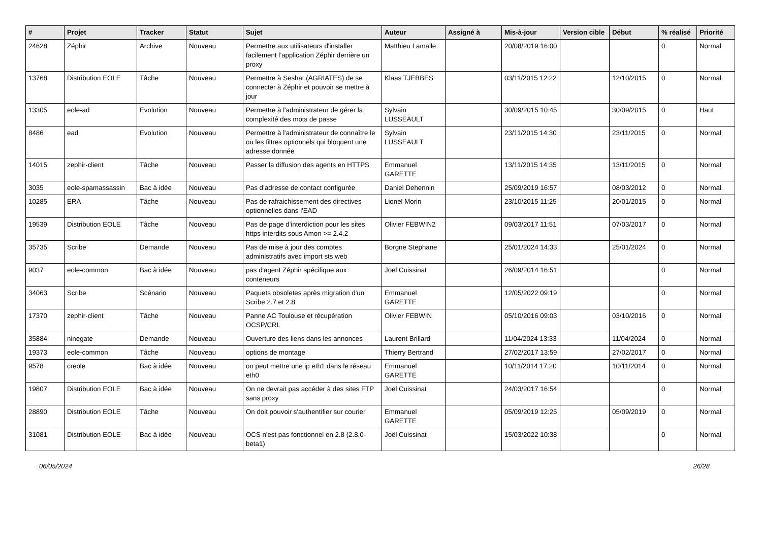| # | Projet | Tracker | Statut | Sujet | Auteur | Assigné à | Mis-à-jour | Version cible | Début | % réalisé | Priorité |
| --- | --- | --- | --- | --- | --- | --- | --- | --- | --- | --- | --- |
| 24628 | Zéphir | Archive | Nouveau | Permettre aux utilisateurs d'installer facilement l’application Zéphir derrière un proxy | Matthieu Lamalle | | 20/08/2019 16:00 | | | 0 | Normal |
| 13768 | Distribution EOLE | Tâche | Nouveau | Permettre à Seshat (AGRIATES) de se connecter à Zéphir et pouvoir se mettre à jour | Klaas TJEBBES | | 03/11/2015 12:22 | | 12/10/2015 | 0 | Normal |
| 13305 | eole-ad | Evolution | Nouveau | Permettre à l'administrateur de gérer la complexité des mots de passe | Sylvain LUSSEAULT | | 30/09/2015 10:45 | | 30/09/2015 | 0 | Haut |
| 8486 | ead | Evolution | Nouveau | Permettre à l'administrateur de connaître le ou les filtres optionnels qui bloquent une adresse donnée | Sylvain LUSSEAULT | | 23/11/2015 14:30 | | 23/11/2015 | 0 | Normal |
| 14015 | zephir-client | Tâche | Nouveau | Passer la diffusion des agents en HTTPS | Emmanuel GARETTE | | 13/11/2015 14:35 | | 13/11/2015 | 0 | Normal |
| 3035 | eole-spamassassin | Bac à idée | Nouveau | Pas d’adresse de contact configurée | Daniel Dehennin | | 25/09/2019 16:57 | | 08/03/2012 | 0 | Normal |
| 10285 | ERA | Tâche | Nouveau | Pas de rafraichissement des directives optionnelles dans l'EAD | Lionel Morin | | 23/10/2015 11:25 | | 20/01/2015 | 0 | Normal |
| 19539 | Distribution EOLE | Tâche | Nouveau | Pas de page d'interdiction pour les sites https interdits sous Amon >= 2.4.2 | Olivier FEBWIN2 | | 09/03/2017 11:51 | | 07/03/2017 | 0 | Normal |
| 35735 | Scribe | Demande | Nouveau | Pas de mise à jour des comptes administratifs avec import sts web | Borgne Stephane | | 25/01/2024 14:33 | | 25/01/2024 | 0 | Normal |
| 9037 | eole-common | Bac à idée | Nouveau | pas d'agent Zéphir spécifique aux conteneurs | Joël Cuissinat | | 26/09/2014 16:51 | | | 0 | Normal |
| 34063 | Scribe | Scénario | Nouveau | Paquets obsoletes après migration d'un Scribe 2.7 et 2.8 | Emmanuel GARETTE | | 12/05/2022 09:19 | | | 0 | Normal |
| 17370 | zephir-client | Tâche | Nouveau | Panne AC Toulouse et récupération OCSP/CRL | Olivier FEBWIN | | 05/10/2016 09:03 | | 03/10/2016 | 0 | Normal |
| 35884 | ninegate | Demande | Nouveau | Ouverture des liens dans les annonces | Laurent Brillard | | 11/04/2024 13:33 | | 11/04/2024 | 0 | Normal |
| 19373 | eole-common | Tâche | Nouveau | options de montage | Thierry Bertrand | | 27/02/2017 13:59 | | 27/02/2017 | 0 | Normal |
| 9578 | creole | Bac à idée | Nouveau | on peut mettre une ip eth1 dans le réseau eth0 | Emmanuel GARETTE | | 10/11/2014 17:20 | | 10/11/2014 | 0 | Normal |
| 19807 | Distribution EOLE | Bac à idée | Nouveau | On ne devrait pas accéder à des sites FTP sans proxy | Joël Cuissinat | | 24/03/2017 16:54 | | | 0 | Normal |
| 28890 | Distribution EOLE | Tâche | Nouveau | On doit pouvoir s'authentifier sur courier | Emmanuel GARETTE | | 05/09/2019 12:25 | | 05/09/2019 | 0 | Normal |
| 31081 | Distribution EOLE | Bac à idée | Nouveau | OCS n'est pas fonctionnel en 2.8 (2.8.0-beta1) | Joël Cuissinat | | 15/03/2022 10:38 | | | 0 | Normal |
06/05/2024 26/28